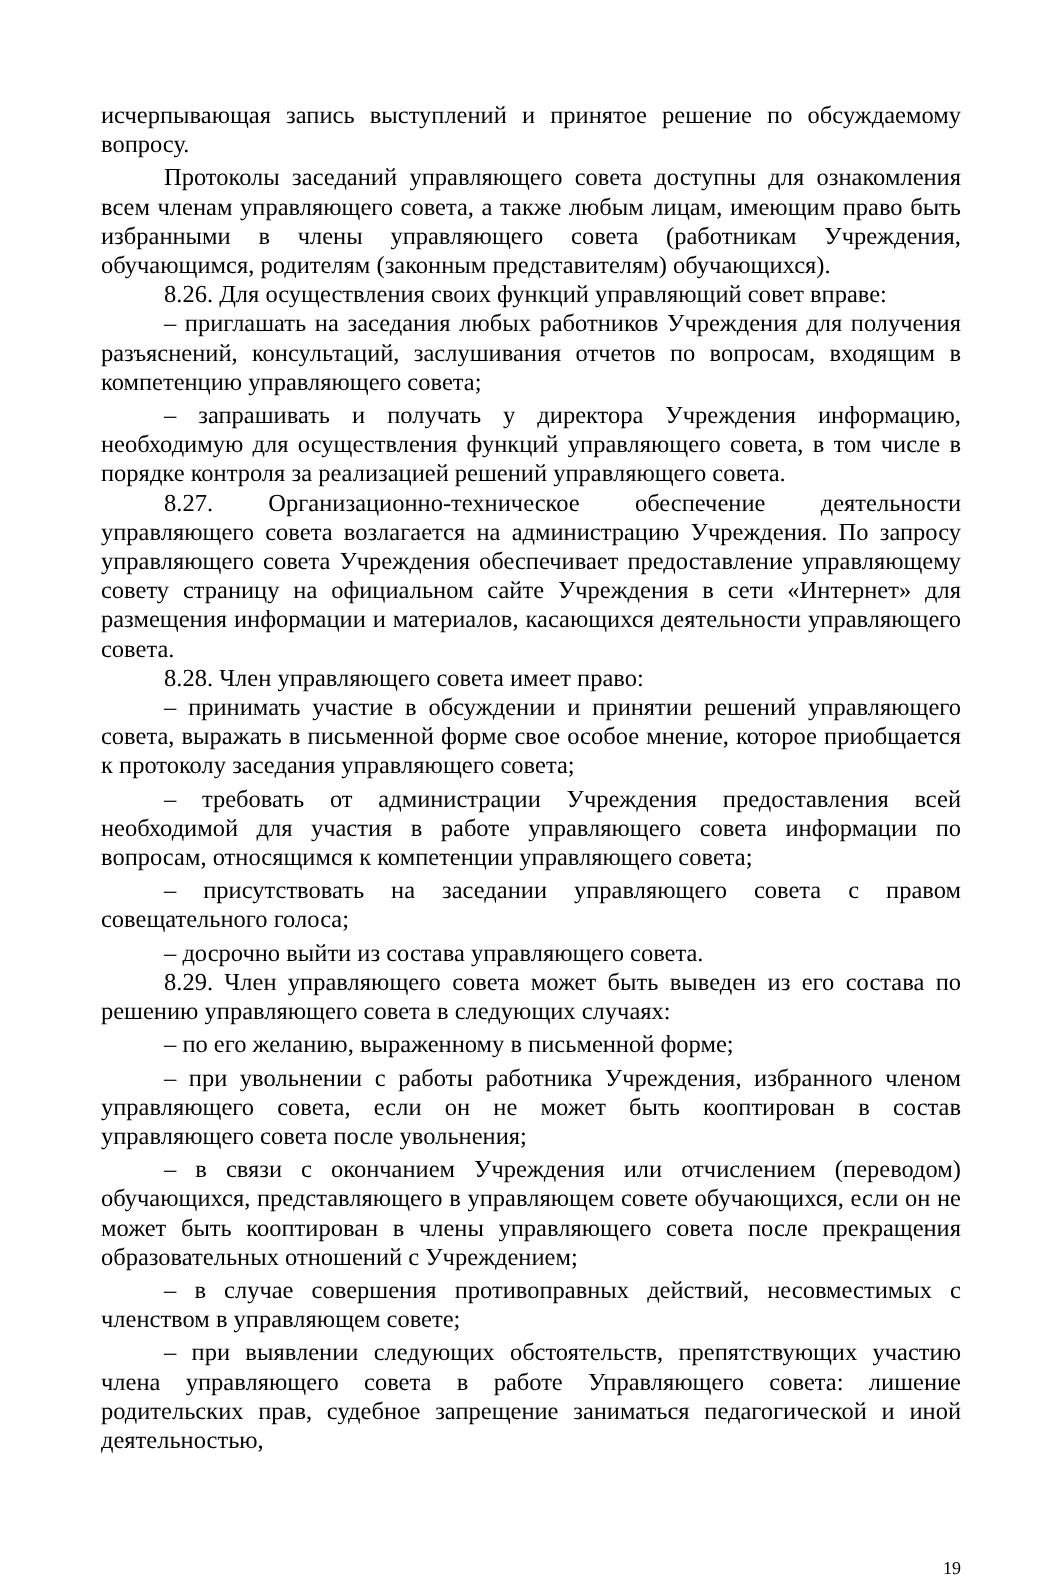исчерпывающая запись выступлений и принятое решение по обсуждаемому вопросу.
Протоколы заседаний управляющего совета доступны для ознакомления всем членам управляющего совета, а также любым лицам, имеющим право быть избранными в члены управляющего совета (работникам Учреждения, обучающимся, родителям (законным представителям) обучающихся).
8.26. Для осуществления своих функций управляющий совет вправе:
– приглашать на заседания любых работников Учреждения для получения разъяснений, консультаций, заслушивания отчетов по вопросам, входящим в компетенцию управляющего совета;
– запрашивать и получать у директора Учреждения информацию, необходимую для осуществления функций управляющего совета, в том числе в порядке контроля за реализацией решений управляющего совета.
8.27. Организационно-техническое обеспечение деятельности управляющего совета возлагается на администрацию Учреждения. По запросу управляющего совета Учреждения обеспечивает предоставление управляющему совету страницу на официальном сайте Учреждения в сети «Интернет» для размещения информации и материалов, касающихся деятельности управляющего совета.
8.28. Член управляющего совета имеет право:
– принимать участие в обсуждении и принятии решений управляющего совета, выражать в письменной форме свое особое мнение, которое приобщается к протоколу заседания управляющего совета;
– требовать от администрации Учреждения предоставления всей необходимой для участия в работе управляющего совета информации по вопросам, относящимся к компетенции управляющего совета;
– присутствовать на заседании управляющего совета с правом совещательного голоса;
– досрочно выйти из состава управляющего совета.
8.29. Член управляющего совета может быть выведен из его состава по решению управляющего совета в следующих случаях:
– по его желанию, выраженному в письменной форме;
– при увольнении с работы работника Учреждения, избранного членом управляющего совета, если он не может быть кооптирован в состав управляющего совета после увольнения;
– в связи с окончанием Учреждения или отчислением (переводом) обучающихся, представляющего в управляющем совете обучающихся, если он не может быть кооптирован в члены управляющего совета после прекращения образовательных отношений с Учреждением;
– в случае совершения противоправных действий, несовместимых с членством в управляющем совете;
– при выявлении следующих обстоятельств, препятствующих участию члена управляющего совета в работе Управляющего совета: лишение родительских прав, судебное запрещение заниматься педагогической и иной деятельностью,
19